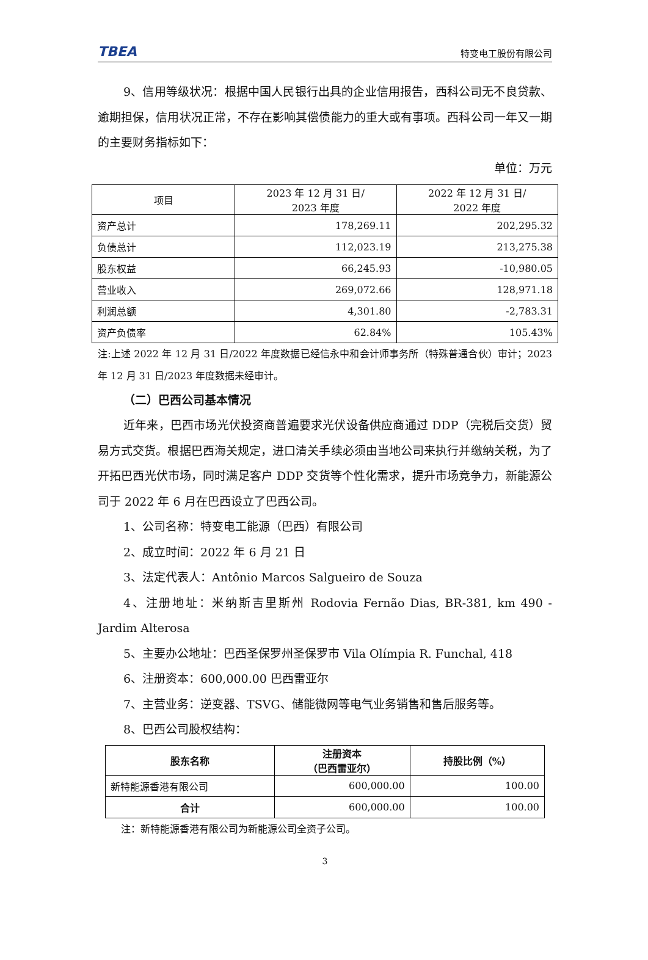TBEA 特变电工股份有限公司
9、信用等级状况：根据中国人民银行出具的企业信用报告，西科公司无不良贷款、逾期担保，信用状况正常，不存在影响其偿债能力的重大或有事项。西科公司一年又一期的主要财务指标如下：
单位：万元
| 项目 | 2023 年 12 月 31 日/ 2023 年度 | 2022 年 12 月 31 日/ 2022 年度 |
| --- | --- | --- |
| 资产总计 | 178,269.11 | 202,295.32 |
| 负债总计 | 112,023.19 | 213,275.38 |
| 股东权益 | 66,245.93 | -10,980.05 |
| 营业收入 | 269,072.66 | 128,971.18 |
| 利润总额 | 4,301.80 | -2,783.31 |
| 资产负债率 | 62.84% | 105.43% |
注:上述 2022 年 12 月 31 日/2022 年度数据已经信永中和会计师事务所（特殊普通合伙）审计；2023 年 12 月 31 日/2023 年度数据未经审计。
（二）巴西公司基本情况
近年来，巴西市场光伏投资商普遍要求光伏设备供应商通过 DDP（完税后交货）贸易方式交货。根据巴西海关规定，进口清关手续必须由当地公司来执行并缴纳关税，为了开拓巴西光伏市场，同时满足客户 DDP 交货等个性化需求，提升市场竞争力，新能源公司于 2022 年 6 月在巴西设立了巴西公司。
1、公司名称：特变电工能源（巴西）有限公司
2、成立时间：2022 年 6 月 21 日
3、法定代表人：Antônio Marcos Salgueiro de Souza
4、注册地址：米纳斯吉里斯州 Rodovia Fernão Dias, BR-381, km 490 - Jardim Alterosa
5、主要办公地址：巴西圣保罗州圣保罗市 Vila Olímpia R. Funchal, 418
6、注册资本：600,000.00 巴西雷亚尔
7、主营业务：逆变器、TSVG、储能微网等电气业务销售和售后服务等。
8、巴西公司股权结构：
| 股东名称 | 注册资本 （巴西雷亚尔） | 持股比例（%） |
| --- | --- | --- |
| 新特能源香港有限公司 | 600,000.00 | 100.00 |
| 合计 | 600,000.00 | 100.00 |
注：新特能源香港有限公司为新能源公司全资子公司。
3